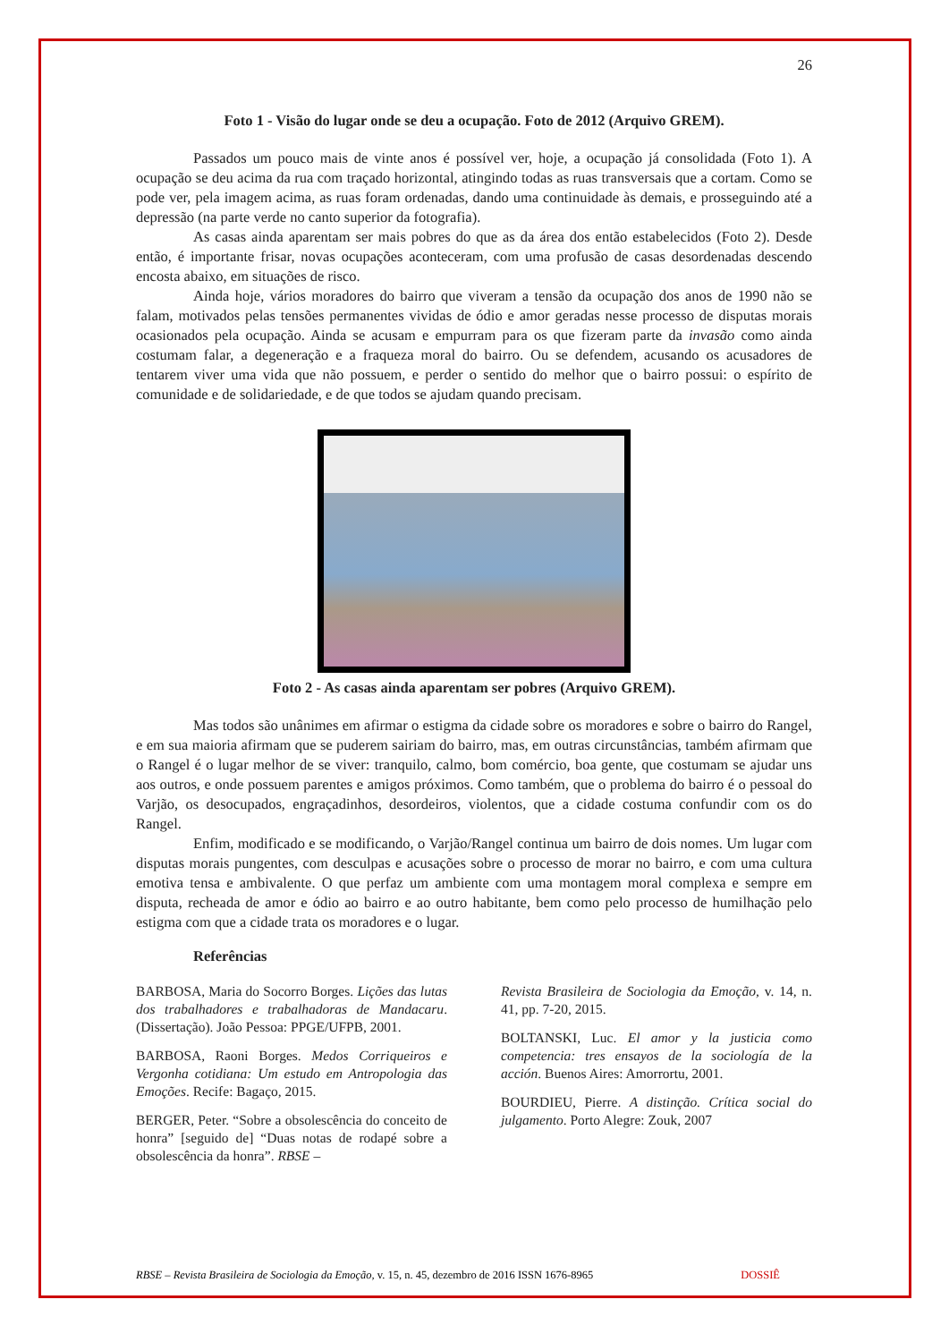26
Foto 1 - Visão do lugar onde se deu a ocupação. Foto de 2012 (Arquivo GREM).
Passados um pouco mais de vinte anos é possível ver, hoje, a ocupação já consolidada (Foto 1). A ocupação se deu acima da rua com traçado horizontal, atingindo todas as ruas transversais que a cortam. Como se pode ver, pela imagem acima, as ruas foram ordenadas, dando uma continuidade às demais, e prosseguindo até a depressão (na parte verde no canto superior da fotografia).
As casas ainda aparentam ser mais pobres do que as da área dos então estabelecidos (Foto 2). Desde então, é importante frisar, novas ocupações aconteceram, com uma profusão de casas desordenadas descendo encosta abaixo, em situações de risco.
Ainda hoje, vários moradores do bairro que viveram a tensão da ocupação dos anos de 1990 não se falam, motivados pelas tensões permanentes vividas de ódio e amor geradas nesse processo de disputas morais ocasionados pela ocupação. Ainda se acusam e empurram para os que fizeram parte da invasão como ainda costumam falar, a degeneração e a fraqueza moral do bairro. Ou se defendem, acusando os acusadores de tentarem viver uma vida que não possuem, e perder o sentido do melhor que o bairro possui: o espírito de comunidade e de solidariedade, e de que todos se ajudam quando precisam.
Foto 2 - As casas ainda aparentam ser pobres (Arquivo GREM).
Mas todos são unânimes em afirmar o estigma da cidade sobre os moradores e sobre o bairro do Rangel, e em sua maioria afirmam que se puderem sairiam do bairro, mas, em outras circunstâncias, também afirmam que o Rangel é o lugar melhor de se viver: tranquilo, calmo, bom comércio, boa gente, que costumam se ajudar uns aos outros, e onde possuem parentes e amigos próximos. Como também, que o problema do bairro é o pessoal do Varjão, os desocupados, engraçadinhos, desordeiros, violentos, que a cidade costuma confundir com os do Rangel.
Enfim, modificado e se modificando, o Varjão/Rangel continua um bairro de dois nomes. Um lugar com disputas morais pungentes, com desculpas e acusações sobre o processo de morar no bairro, e com uma cultura emotiva tensa e ambivalente. O que perfaz um ambiente com uma montagem moral complexa e sempre em disputa, recheada de amor e ódio ao bairro e ao outro habitante, bem como pelo processo de humilhação pelo estigma com que a cidade trata os moradores e o lugar.
Referências
BARBOSA, Maria do Socorro Borges. Lições das lutas dos trabalhadores e trabalhadoras de Mandacaru. (Dissertação). João Pessoa: PPGE/UFPB, 2001.
BARBOSA, Raoni Borges. Medos Corriqueiros e Vergonha cotidiana: Um estudo em Antropologia das Emoções. Recife: Bagaço, 2015.
BERGER, Peter. “Sobre a obsolescência do conceito de honra” [seguido de] “Duas notas de rodapé sobre a obsolescência da honra”. RBSE –
Revista Brasileira de Sociologia da Emoção, v. 14, n. 41, pp. 7-20, 2015.
BOLTANSKI, Luc. El amor y la justicia como competencia: tres ensayos de la sociología de la acción. Buenos Aires: Amorrortu, 2001.
BOURDIEU, Pierre. A distinção. Crítica social do julgamento. Porto Alegre: Zouk, 2007
RBSE – Revista Brasileira de Sociologia da Emoção, v. 15, n. 45, dezembro de 2016 ISSN 1676-8965 DOSSIÊ